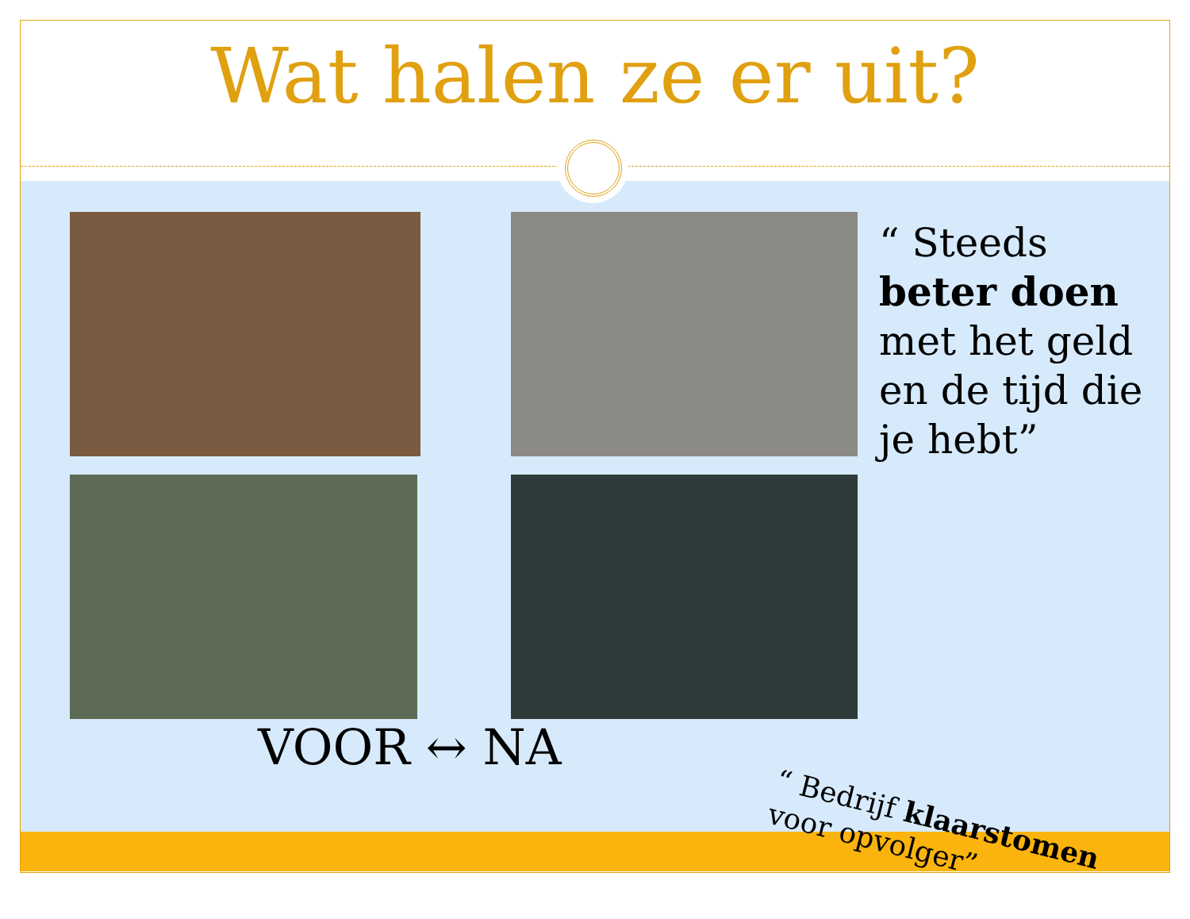Wat halen ze er uit?
“ Steeds beter doen met het geld en de tijd die je hebt”
VOOR ↔ NA
“ Bedrijf klaarstomen voor opvolger”